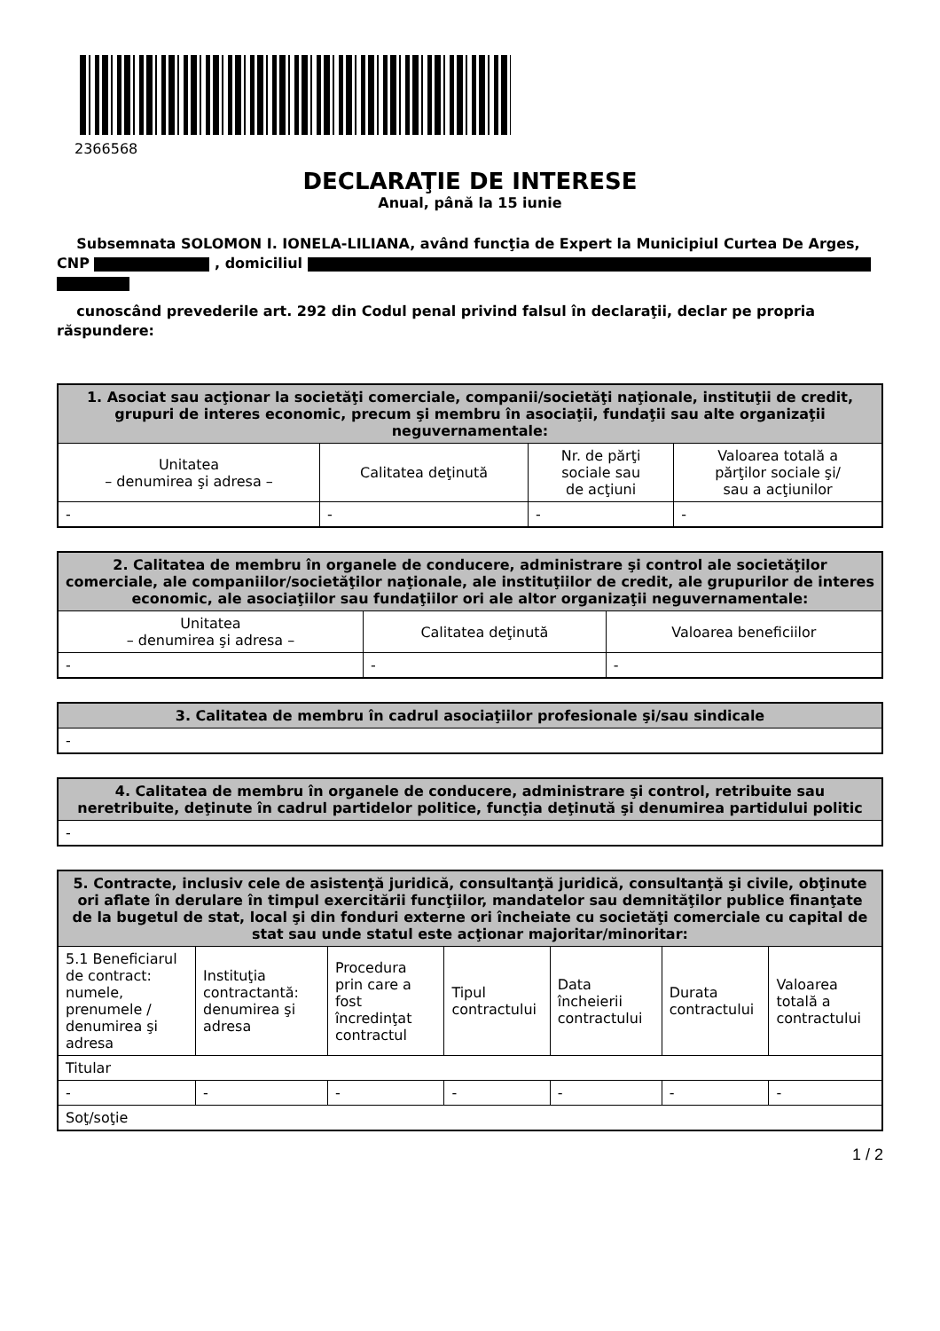2366568
DECLARAŢIE DE INTERESE
Anual, până la 15 iunie
Subsemnata SOLOMON I. IONELA-LILIANA, având funcţia de Expert la Municipiul Curtea De Arges, CNP , domiciliul
cunoscând prevederile art. 292 din Codul penal privind falsul în declaraţii, declar pe propria răspundere:
| 1. Asociat sau acţionar la societăţi comerciale, companii/societăţi naţionale, instituţii de credit, grupuri de interes economic, precum şi membru în asociaţii, fundaţii sau alte organizaţii neguvernamentale: | | | |
| --- | --- | --- | --- |
| Unitatea – denumirea şi adresa – | Calitatea deţinută | Nr. de părţi sociale sau de acţiuni | Valoarea totală a părţilor sociale şi/ sau a acţiunilor |
| - | - | - | - |
| 2. Calitatea de membru în organele de conducere, administrare şi control ale societăţilor comerciale, ale companiilor/societăţilor naţionale, ale instituţiilor de credit, ale grupurilor de interes economic, ale asociaţiilor sau fundaţiilor ori ale altor organizaţii neguvernamentale: | | |
| --- | --- | --- |
| Unitatea – denumirea şi adresa – | Calitatea deţinută | Valoarea beneficiilor |
| - | - | - |
| 3. Calitatea de membru în cadrul asociaţiilor profesionale şi/sau sindicale |
| --- |
| - |
| 4. Calitatea de membru în organele de conducere, administrare şi control, retribuite sau neretribuite, deţinute în cadrul partidelor politice, funcţia deţinută şi denumirea partidului politic |
| --- |
| - |
| 5. Contracte, inclusiv cele de asistenţă juridică, consultanţă juridică, consultanţă şi civile, obţinute ori aflate în derulare în timpul exercitării funcţiilor, mandatelor sau demnităţilor publice finanţate de la bugetul de stat, local şi din fonduri externe ori încheiate cu societăţi comerciale cu capital de stat sau unde statul este acţionar majoritar/minoritar: | | | | | | |
| --- | --- | --- | --- | --- | --- | --- |
| 5.1 Beneficiarul de contract: numele, prenumele / denumirea şi adresa | Instituţia contractantă: denumirea şi adresa | Procedura prin care a fost încredinţat contractul | Tipul contractului | Data încheierii contractului | Durata contractului | Valoarea totală a contractului |
| Titular | | | | | | |
| - | - | - | - | - | - | - |
| Soţ/soţie | | | | | | |
1 / 2